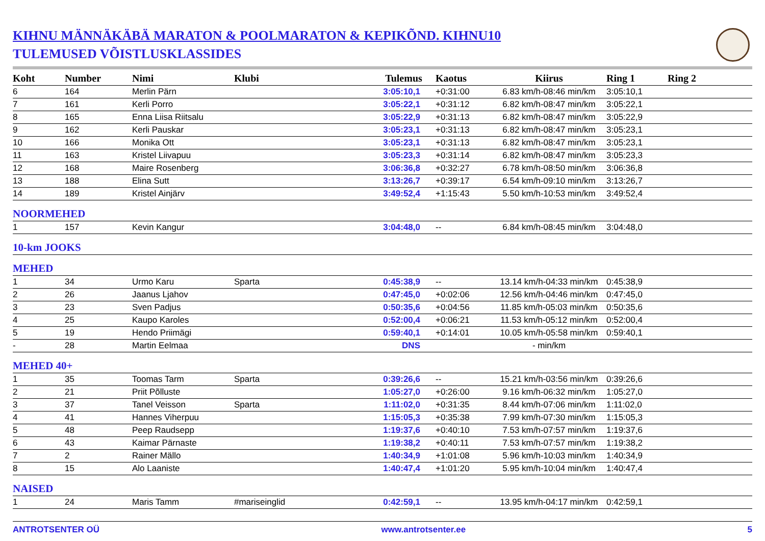KIHNU MÄNNÄKÄBÄ MARATON & POOLMARATON & KEPIKÕND. KIHNU10
TULEMUSED VÕISTLUSKLASSIDES
| Koht | Number | Nimi | Klubi | Tulemus | Kaotus | Kiirus | Ring 1 | Ring 2 |
| --- | --- | --- | --- | --- | --- | --- | --- | --- |
| 6 | 164 | Merlin Pärn | | 3:05:10,1 | +0:31:00 | 6.83 km/h-08:46 min/km | 3:05:10,1 | |
| 7 | 161 | Kerli Porro | | 3:05:22,1 | +0:31:12 | 6.82 km/h-08:47 min/km | 3:05:22,1 | |
| 8 | 165 | Enna Liisa Riitsalu | | 3:05:22,9 | +0:31:13 | 6.82 km/h-08:47 min/km | 3:05:22,9 | |
| 9 | 162 | Kerli Pauskar | | 3:05:23,1 | +0:31:13 | 6.82 km/h-08:47 min/km | 3:05:23,1 | |
| 10 | 166 | Monika Ott | | 3:05:23,1 | +0:31:13 | 6.82 km/h-08:47 min/km | 3:05:23,1 | |
| 11 | 163 | Kristel Liivapuu | | 3:05:23,3 | +0:31:14 | 6.82 km/h-08:47 min/km | 3:05:23,3 | |
| 12 | 168 | Maire Rosenberg | | 3:06:36,8 | +0:32:27 | 6.78 km/h-08:50 min/km | 3:06:36,8 | |
| 13 | 188 | Elina Sutt | | 3:13:26,7 | +0:39:17 | 6.54 km/h-09:10 min/km | 3:13:26,7 | |
| 14 | 189 | Kristel Ainjärv | | 3:49:52,4 | +1:15:43 | 5.50 km/h-10:53 min/km | 3:49:52,4 | |
| NOORMEHED | | | | | | | | |
| 1 | 157 | Kevin Kangur | | 3:04:48,0 | -- | 6.84 km/h-08:45 min/km | 3:04:48,0 | |
| 10-km JOOKS | | | | | | | | |
| MEHED | | | | | | | | |
| 1 | 34 | Urmo Karu | Sparta | 0:45:38,9 | -- | 13.14 km/h-04:33 min/km | 0:45:38,9 | |
| 2 | 26 | Jaanus Ljahov | | 0:47:45,0 | +0:02:06 | 12.56 km/h-04:46 min/km | 0:47:45,0 | |
| 3 | 23 | Sven Padjus | | 0:50:35,6 | +0:04:56 | 11.85 km/h-05:03 min/km | 0:50:35,6 | |
| 4 | 25 | Kaupo Karoles | | 0:52:00,4 | +0:06:21 | 11.53 km/h-05:12 min/km | 0:52:00,4 | |
| 5 | 19 | Hendo Priimägi | | 0:59:40,1 | +0:14:01 | 10.05 km/h-05:58 min/km | 0:59:40,1 | |
| - | 28 | Martin Eelmaa | | DNS | | - min/km | | |
| MEHED 40+ | | | | | | | | |
| 1 | 35 | Toomas Tarm | Sparta | 0:39:26,6 | -- | 15.21 km/h-03:56 min/km | 0:39:26,6 | |
| 2 | 21 | Priit Põlluste | | 1:05:27,0 | +0:26:00 | 9.16 km/h-06:32 min/km | 1:05:27,0 | |
| 3 | 37 | Tanel Veisson | Sparta | 1:11:02,0 | +0:31:35 | 8.44 km/h-07:06 min/km | 1:11:02,0 | |
| 4 | 41 | Hannes Viherpuu | | 1:15:05,3 | +0:35:38 | 7.99 km/h-07:30 min/km | 1:15:05,3 | |
| 5 | 48 | Peep Raudsepp | | 1:19:37,6 | +0:40:10 | 7.53 km/h-07:57 min/km | 1:19:37,6 | |
| 6 | 43 | Kaimar Pärnaste | | 1:19:38,2 | +0:40:11 | 7.53 km/h-07:57 min/km | 1:19:38,2 | |
| 7 | 2 | Rainer Mällo | | 1:40:34,9 | +1:01:08 | 5.96 km/h-10:03 min/km | 1:40:34,9 | |
| 8 | 15 | Alo Laaniste | | 1:40:47,4 | +1:01:20 | 5.95 km/h-10:04 min/km | 1:40:47,4 | |
| NAISED | | | | | | | | |
| 1 | 24 | Maris Tamm | #mariseinglid | 0:42:59,1 | -- | 13.95 km/h-04:17 min/km | 0:42:59,1 | |
ANTROTSENTER OÜ www.antrotsenter.ee 5